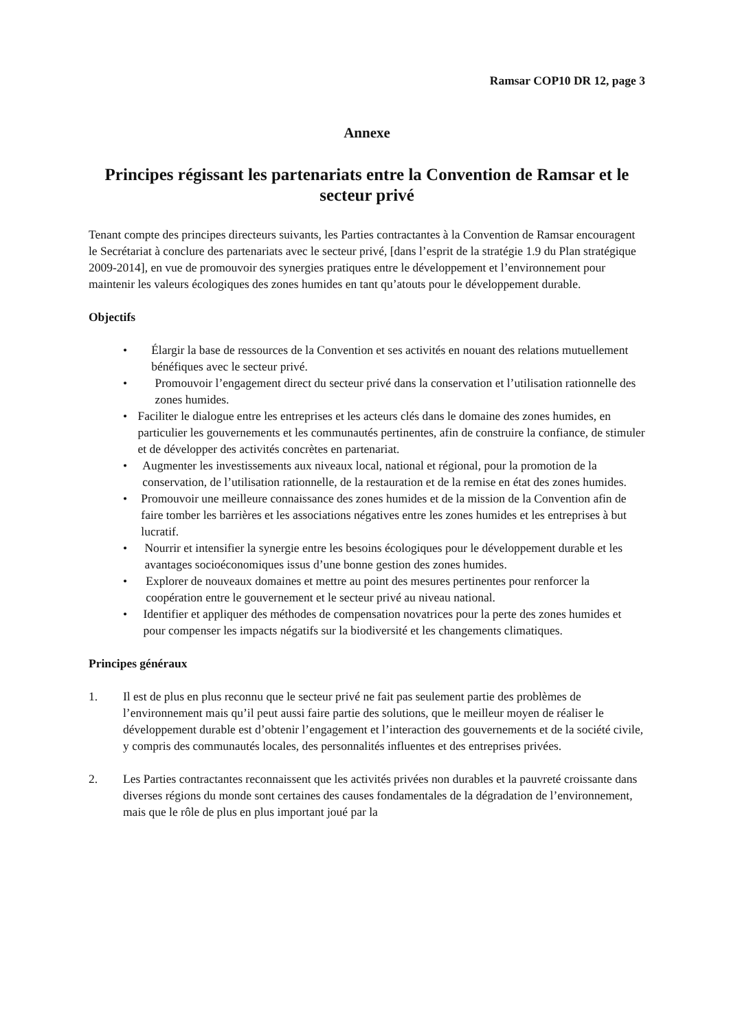Ramsar COP10 DR 12, page 3
Annexe
Principes régissant les partenariats entre la Convention de Ramsar et le secteur privé
Tenant compte des principes directeurs suivants, les Parties contractantes à la Convention de Ramsar encouragent le Secrétariat à conclure des partenariats avec le secteur privé, [dans l’esprit de la stratégie 1.9 du Plan stratégique 2009-2014], en vue de promouvoir des synergies pratiques entre le développement et l’environnement pour maintenir les valeurs écologiques des zones humides en tant qu’atouts pour le développement durable.
Objectifs
• Élargir la base de ressources de la Convention et ses activités en nouant des relations mutuellement bénéfiques avec le secteur privé.
• Promouvoir l’engagement direct du secteur privé dans la conservation et l’utilisation rationnelle des zones humides.
• Faciliter le dialogue entre les entreprises et les acteurs clés dans le domaine des zones humides, en particulier les gouvernements et les communautés pertinentes, afin de construire la confiance, de stimuler et de développer des activités concrètes en partenariat.
• Augmenter les investissements aux niveaux local, national et régional, pour la promotion de la conservation, de l’utilisation rationnelle, de la restauration et de la remise en état des zones humides.
• Promouvoir une meilleure connaissance des zones humides et de la mission de la Convention afin de faire tomber les barrières et les associations négatives entre les zones humides et les entreprises à but lucratif.
• Nourrir et intensifier la synergie entre les besoins écologiques pour le développement durable et les avantages socioéconomiques issus d’une bonne gestion des zones humides.
• Explorer de nouveaux domaines et mettre au point des mesures pertinentes pour renforcer la coopération entre le gouvernement et le secteur privé au niveau national.
• Identifier et appliquer des méthodes de compensation novatrices pour la perte des zones humides et pour compenser les impacts négatifs sur la biodiversité et les changements climatiques.
Principes généraux
1. Il est de plus en plus reconnu que le secteur privé ne fait pas seulement partie des problèmes de l’environnement mais qu’il peut aussi faire partie des solutions, que le meilleur moyen de réaliser le développement durable est d’obtenir l’engagement et l’interaction des gouvernements et de la société civile, y compris des communautés locales, des personnalités influentes et des entreprises privées.
2. Les Parties contractantes reconnaissent que les activités privées non durables et la pauvreté croissante dans diverses régions du monde sont certaines des causes fondamentales de la dégradation de l’environnement, mais que le rôle de plus en plus important joué par la